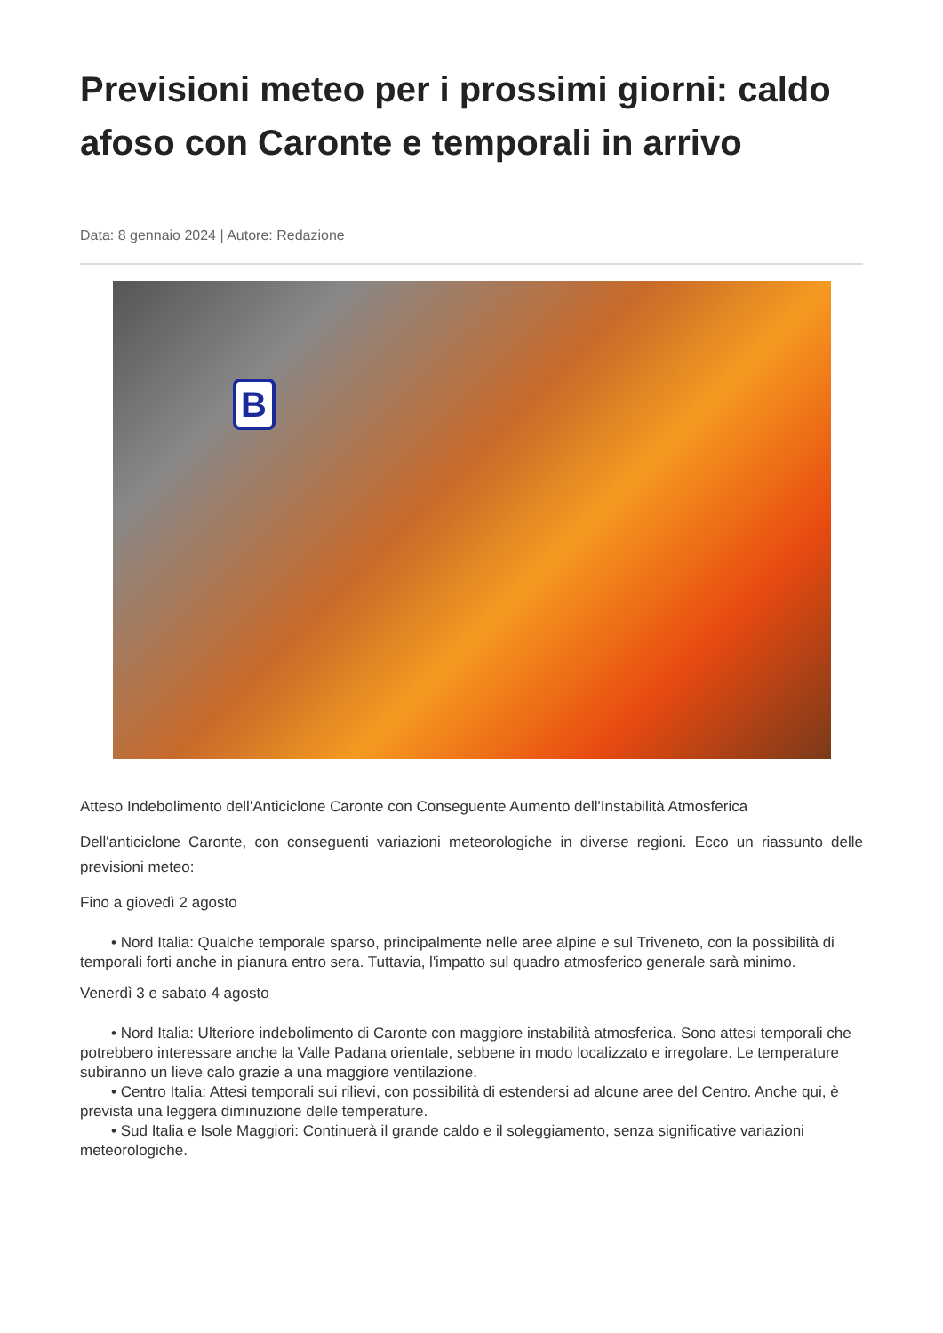Previsioni meteo per i prossimi giorni: caldo afoso con Caronte e temporali in arrivo
Data: 8 gennaio 2024 | Autore: Redazione
B
Atteso Indebolimento dell'Anticiclone Caronte con Conseguente Aumento dell'Instabilità Atmosferica
Dell'anticiclone Caronte, con conseguenti variazioni meteorologiche in diverse regioni. Ecco un riassunto delle previsioni meteo:
Fino a giovedì 2 agosto
• Nord Italia: Qualche temporale sparso, principalmente nelle aree alpine e sul Triveneto, con la possibilità di temporali forti anche in pianura entro sera. Tuttavia, l'impatto sul quadro atmosferico generale sarà minimo.
Venerdì 3 e sabato 4 agosto
• Nord Italia: Ulteriore indebolimento di Caronte con maggiore instabilità atmosferica. Sono attesi temporali che potrebbero interessare anche la Valle Padana orientale, sebbene in modo localizzato e irregolare. Le temperature subiranno un lieve calo grazie a una maggiore ventilazione.
• Centro Italia: Attesi temporali sui rilievi, con possibilità di estendersi ad alcune aree del Centro. Anche qui, è prevista una leggera diminuzione delle temperature.
• Sud Italia e Isole Maggiori: Continuerà il grande caldo e il soleggiamento, senza significative variazioni meteorologiche.